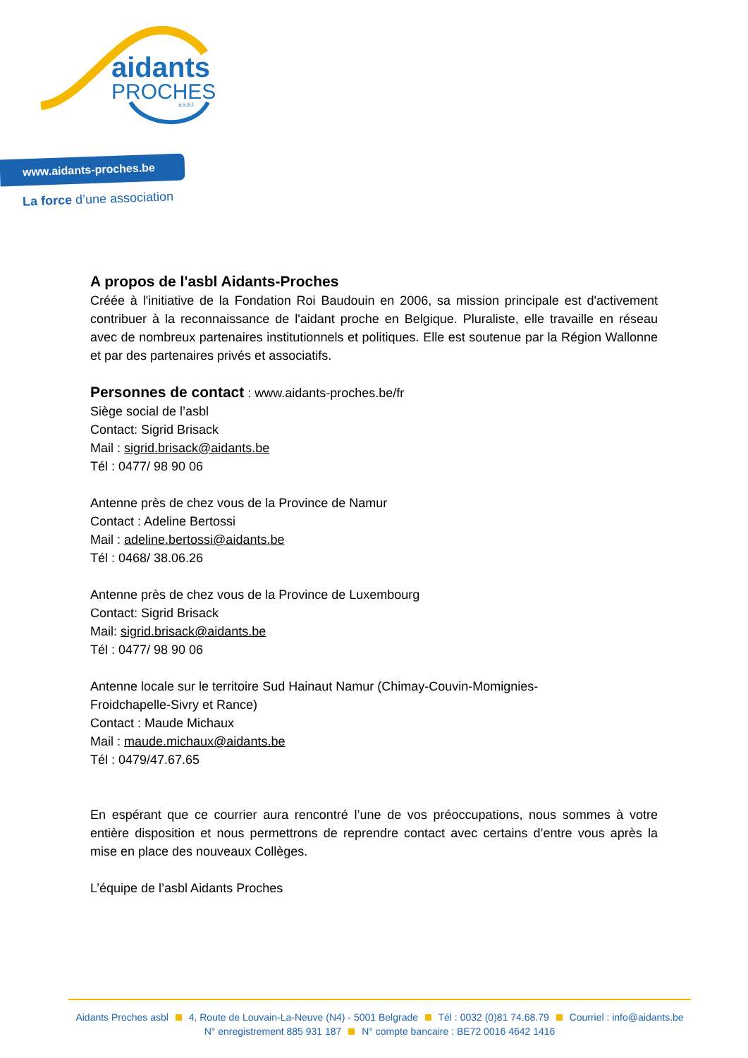aidants
PROCHES
a.s.b.l.
www.aidants-proches.be
La force d’une association
A propos de l'asbl Aidants-Proches
Créée à l'initiative de la Fondation Roi Baudouin en 2006, sa mission principale est d'activement contribuer à la reconnaissance de l'aidant proche en Belgique. Pluraliste, elle travaille en réseau avec de nombreux partenaires institutionnels et politiques. Elle est soutenue par la Région Wallonne et par des partenaires privés et associatifs.
Personnes de contact : www.aidants-proches.be/fr
Siège social de l’asbl
Contact: Sigrid Brisack
Mail : sigrid.brisack@aidants.be
Tél : 0477/ 98 90 06
Antenne près de chez vous de la Province de Namur
Contact : Adeline Bertossi
Mail : adeline.bertossi@aidants.be
Tél : 0468/ 38.06.26
Antenne près de chez vous de la Province de Luxembourg
Contact: Sigrid Brisack
Mail: sigrid.brisack@aidants.be
Tél : 0477/ 98 90 06
Antenne locale sur le territoire Sud Hainaut Namur (Chimay-Couvin-Momignies-
Froidchapelle-Sivry et Rance)
Contact : Maude Michaux
Mail : maude.michaux@aidants.be
Tél : 0479/47.67.65
En espérant que ce courrier aura rencontré l’une de vos préoccupations, nous sommes à votre entière disposition et nous permettrons de reprendre contact avec certains d’entre vous après la mise en place des nouveaux Collèges.
L’équipe de l’asbl Aidants Proches
Aidants Proches asbl 4, Route de Louvain-La-Neuve (N4) - 5001 Belgrade Tél : 0032 (0)81 74.68.79 Courriel : info@aidants.be
N° enregistrement 885 931 187 N° compte bancaire : BE72 0016 4642 1416